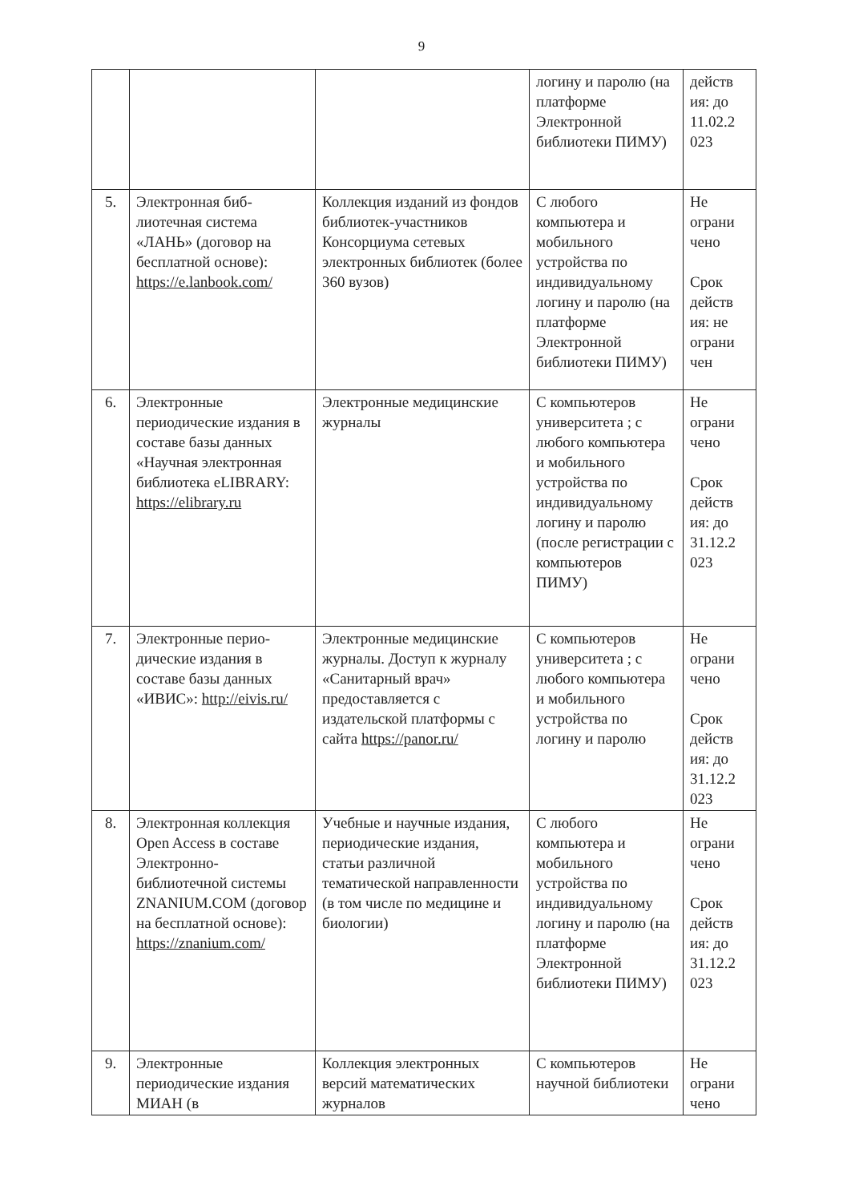9
| | | | логину и паролю (на платформе Электронной библиотеки ПИМУ) | действ ия: до 11.02.2 023 |
| 5. | Электронная биб-лиотечная система «ЛАНЬ» (договор на бесплатной основе): https://e.lanbook.com/ | Коллекция изданий из фондов библиотек-участников Консорциума сетевых электронных библиотек (более 360 вузов) | С любого компьютера и мобильного устройства по индивидуальному логину и паролю (на платформе Электронной библиотеки ПИМУ) | Не ограни чено Срок действ ия: не ограни чен |
| 6. | Электронные периодические издания в составе базы данных «Научная электронная библиотека eLIBRARY: https://elibrary.ru | Электронные медицинские журналы | С компьютеров университета ; с любого компьютера и мобильного устройства по индивидуальному логину и паролю (после регистрации с компьютеров ПИМУ) | Не ограни чено Срок действ ия: до 31.12.2 023 |
| 7. | Электронные перио-дические издания в составе базы данных «ИВИС»: http://eivis.ru/ | Электронные медицинские журналы. Доступ к журналу «Санитарный врач» предоставляется с издательской платформы с сайта https://panor.ru/ | С компьютеров университета ; с любого компьютера и мобильного устройства по логину и паролю | Не ограни чено Срок действ ия: до 31.12.2 023 |
| 8. | Электронная коллекция Open Access в составе Электронно-библиотечной системы ZNANIUM.COM (договор на бесплатной основе): https://znanium.com/ | Учебные и научные издания, периодические издания, статьи различной тематической направленности (в том числе по медицине и биологии) | С любого компьютера и мобильного устройства по индивидуальному логину и паролю (на платформе Электронной библиотеки ПИМУ) | Не ограни чено Срок действ ия: до 31.12.2 023 |
| 9. | Электронные периодические издания МИАН (в | Коллекция электронных версий математических журналов | С компьютеров научной библиотеки | Не ограни чено |